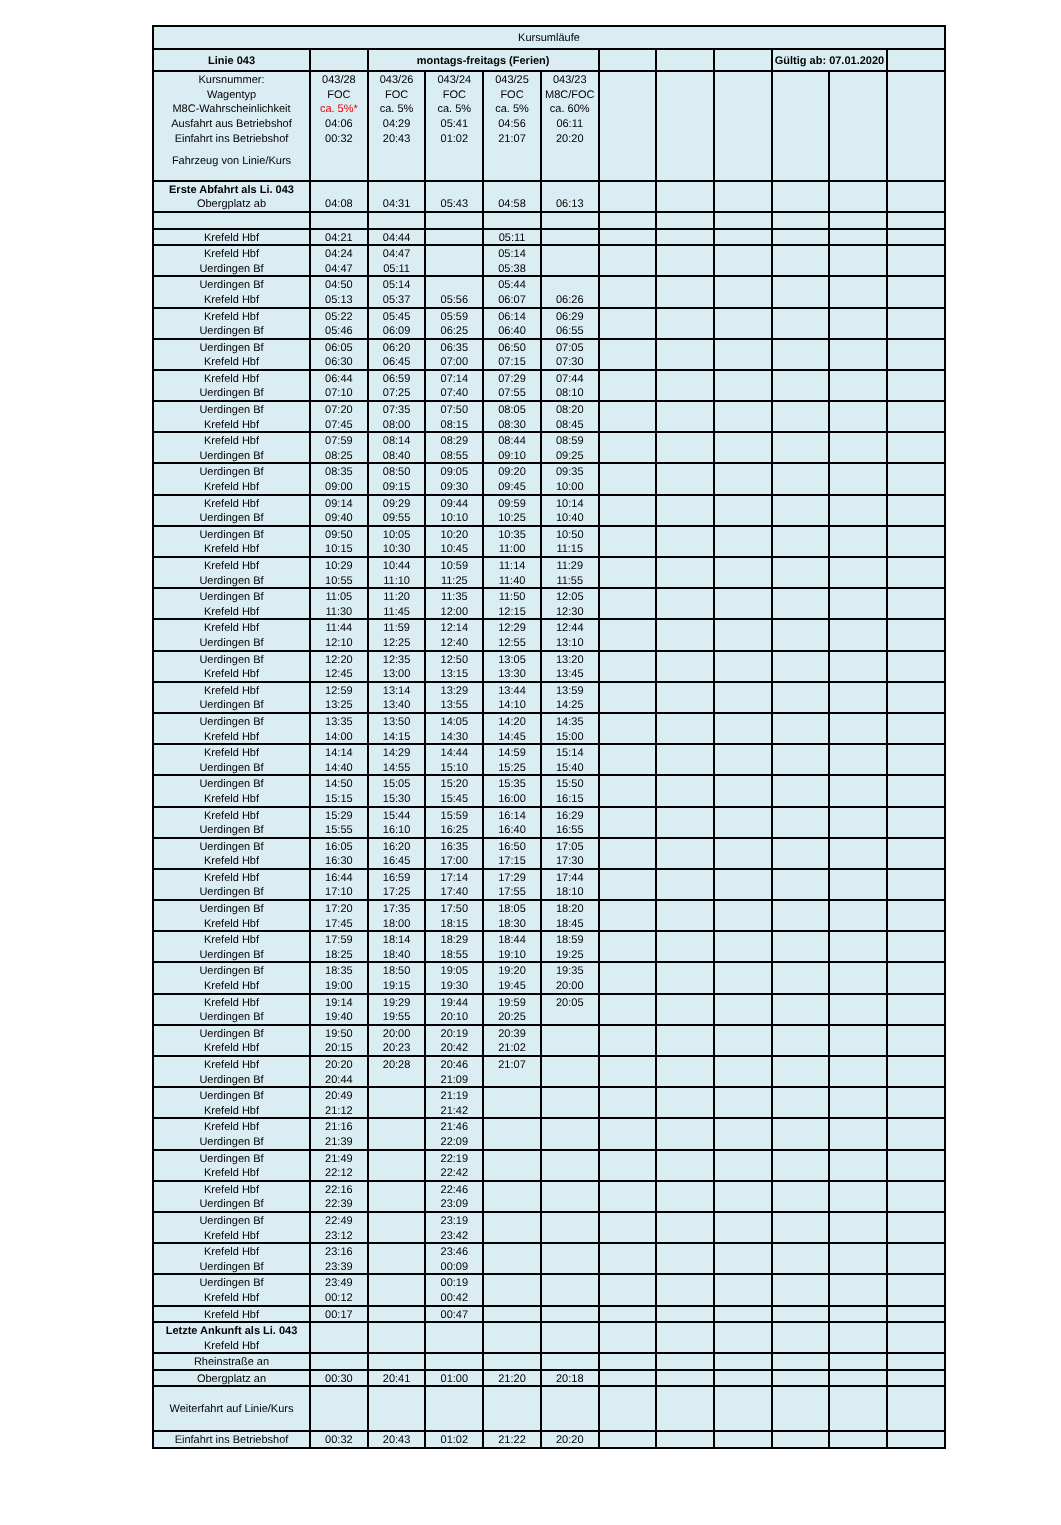| Kursumläufe | | | | | | | | | | | |
| Linie 043 | | montags-freitags (Ferien) | | | | | | | Gültig ab: 07.01.2020 | | |
| Kursnummer: | 043/28 | 043/26 | 043/24 | 043/25 | 043/23 | | | | | | |
| Wagentyp | FOC | FOC | FOC | FOC | M8C/FOC | | | | | | |
| M8C-Wahrscheinlichkeit | ca. 5%* | ca. 5% | ca. 5% | ca. 5% | ca. 60% | | | | | | |
| Ausfahrt aus Betriebshof | 04:06 | 04:29 | 05:41 | 04:56 | 06:11 | | | | | | |
| Einfahrt ins Betriebshof | 00:32 | 20:43 | 01:02 | 21:07 | 20:20 | | | | | | |
| Fahrzeug von Linie/Kurs | | | | | | | | | | | |
| Erste Abfahrt als Li. 043 | | | | | | | | | | | |
| Obergplatz ab | 04:08 | 04:31 | 05:43 | 04:58 | 06:13 | | | | | | |
| Krefeld Hbf | 04:21 | 04:44 | | 05:11 | | | | | | | |
| Krefeld Hbf | 04:24 | 04:47 | | 05:14 | | | | | | | |
| Uerdingen Bf | 04:47 | 05:11 | | 05:38 | | | | | | | |
| Uerdingen Bf | 04:50 | 05:14 | | 05:44 | | | | | | | |
| Krefeld Hbf | 05:13 | 05:37 | 05:56 | 06:07 | 06:26 | | | | | | |
| Krefeld Hbf | 05:22 | 05:45 | 05:59 | 06:14 | 06:29 | | | | | | |
| Uerdingen Bf | 05:46 | 06:09 | 06:25 | 06:40 | 06:55 | | | | | | |
| Uerdingen Bf | 06:05 | 06:20 | 06:35 | 06:50 | 07:05 | | | | | | |
| Krefeld Hbf | 06:30 | 06:45 | 07:00 | 07:15 | 07:30 | | | | | | |
| Krefeld Hbf | 06:44 | 06:59 | 07:14 | 07:29 | 07:44 | | | | | | |
| Uerdingen Bf | 07:10 | 07:25 | 07:40 | 07:55 | 08:10 | | | | | | |
| Uerdingen Bf | 07:20 | 07:35 | 07:50 | 08:05 | 08:20 | | | | | | |
| Krefeld Hbf | 07:45 | 08:00 | 08:15 | 08:30 | 08:45 | | | | | | |
| Krefeld Hbf | 07:59 | 08:14 | 08:29 | 08:44 | 08:59 | | | | | | |
| Uerdingen Bf | 08:25 | 08:40 | 08:55 | 09:10 | 09:25 | | | | | | |
| Uerdingen Bf | 08:35 | 08:50 | 09:05 | 09:20 | 09:35 | | | | | | |
| Krefeld Hbf | 09:00 | 09:15 | 09:30 | 09:45 | 10:00 | | | | | | |
| Krefeld Hbf | 09:14 | 09:29 | 09:44 | 09:59 | 10:14 | | | | | | |
| Uerdingen Bf | 09:40 | 09:55 | 10:10 | 10:25 | 10:40 | | | | | | |
| Uerdingen Bf | 09:50 | 10:05 | 10:20 | 10:35 | 10:50 | | | | | | |
| Krefeld Hbf | 10:15 | 10:30 | 10:45 | 11:00 | 11:15 | | | | | | |
| Krefeld Hbf | 10:29 | 10:44 | 10:59 | 11:14 | 11:29 | | | | | | |
| Uerdingen Bf | 10:55 | 11:10 | 11:25 | 11:40 | 11:55 | | | | | | |
| Uerdingen Bf | 11:05 | 11:20 | 11:35 | 11:50 | 12:05 | | | | | | |
| Krefeld Hbf | 11:30 | 11:45 | 12:00 | 12:15 | 12:30 | | | | | | |
| Krefeld Hbf | 11:44 | 11:59 | 12:14 | 12:29 | 12:44 | | | | | | |
| Uerdingen Bf | 12:10 | 12:25 | 12:40 | 12:55 | 13:10 | | | | | | |
| Uerdingen Bf | 12:20 | 12:35 | 12:50 | 13:05 | 13:20 | | | | | | |
| Krefeld Hbf | 12:45 | 13:00 | 13:15 | 13:30 | 13:45 | | | | | | |
| Krefeld Hbf | 12:59 | 13:14 | 13:29 | 13:44 | 13:59 | | | | | | |
| Uerdingen Bf | 13:25 | 13:40 | 13:55 | 14:10 | 14:25 | | | | | | |
| Uerdingen Bf | 13:35 | 13:50 | 14:05 | 14:20 | 14:35 | | | | | | |
| Krefeld Hbf | 14:00 | 14:15 | 14:30 | 14:45 | 15:00 | | | | | | |
| Krefeld Hbf | 14:14 | 14:29 | 14:44 | 14:59 | 15:14 | | | | | | |
| Uerdingen Bf | 14:40 | 14:55 | 15:10 | 15:25 | 15:40 | | | | | | |
| Uerdingen Bf | 14:50 | 15:05 | 15:20 | 15:35 | 15:50 | | | | | | |
| Krefeld Hbf | 15:15 | 15:30 | 15:45 | 16:00 | 16:15 | | | | | | |
| Krefeld Hbf | 15:29 | 15:44 | 15:59 | 16:14 | 16:29 | | | | | | |
| Uerdingen Bf | 15:55 | 16:10 | 16:25 | 16:40 | 16:55 | | | | | | |
| Uerdingen Bf | 16:05 | 16:20 | 16:35 | 16:50 | 17:05 | | | | | | |
| Krefeld Hbf | 16:30 | 16:45 | 17:00 | 17:15 | 17:30 | | | | | | |
| Krefeld Hbf | 16:44 | 16:59 | 17:14 | 17:29 | 17:44 | | | | | | |
| Uerdingen Bf | 17:10 | 17:25 | 17:40 | 17:55 | 18:10 | | | | | | |
| Uerdingen Bf | 17:20 | 17:35 | 17:50 | 18:05 | 18:20 | | | | | | |
| Krefeld Hbf | 17:45 | 18:00 | 18:15 | 18:30 | 18:45 | | | | | | |
| Krefeld Hbf | 17:59 | 18:14 | 18:29 | 18:44 | 18:59 | | | | | | |
| Uerdingen Bf | 18:25 | 18:40 | 18:55 | 19:10 | 19:25 | | | | | | |
| Uerdingen Bf | 18:35 | 18:50 | 19:05 | 19:20 | 19:35 | | | | | | |
| Krefeld Hbf | 19:00 | 19:15 | 19:30 | 19:45 | 20:00 | | | | | | |
| Krefeld Hbf | 19:14 | 19:29 | 19:44 | 19:59 | 20:05 | | | | | | |
| Uerdingen Bf | 19:40 | 19:55 | 20:10 | 20:25 | | | | | | | |
| Uerdingen Bf | 19:50 | 20:00 | 20:19 | 20:39 | | | | | | | |
| Krefeld Hbf | 20:15 | 20:23 | 20:42 | 21:02 | | | | | | | |
| Krefeld Hbf | 20:20 | 20:28 | 20:46 | 21:07 | | | | | | | |
| Uerdingen Bf | 20:44 | | 21:09 | | | | | | | | |
| Uerdingen Bf | 20:49 | | 21:19 | | | | | | | | |
| Krefeld Hbf | 21:12 | | 21:42 | | | | | | | | |
| Krefeld Hbf | 21:16 | | 21:46 | | | | | | | | |
| Uerdingen Bf | 21:39 | | 22:09 | | | | | | | | |
| Uerdingen Bf | 21:49 | | 22:19 | | | | | | | | |
| Krefeld Hbf | 22:12 | | 22:42 | | | | | | | | |
| Krefeld Hbf | 22:16 | | 22:46 | | | | | | | | |
| Uerdingen Bf | 22:39 | | 23:09 | | | | | | | | |
| Uerdingen Bf | 22:49 | | 23:19 | | | | | | | | |
| Krefeld Hbf | 23:12 | | 23:42 | | | | | | | | |
| Krefeld Hbf | 23:16 | | 23:46 | | | | | | | | |
| Uerdingen Bf | 23:39 | | 00:09 | | | | | | | | |
| Uerdingen Bf | 23:49 | | 00:19 | | | | | | | | |
| Krefeld Hbf | 00:12 | | 00:42 | | | | | | | | |
| Krefeld Hbf | 00:17 | | 00:47 | | | | | | | | |
| Letzte Ankunft als Li. 043 | | | | | | | | | | | |
| Krefeld Hbf | | | | | | | | | | | |
| Rheinstraße an | | | | | | | | | | | |
| Obergplatz an | 00:30 | 20:41 | 01:00 | 21:20 | 20:18 | | | | | | |
| Weiterfahrt auf Linie/Kurs | | | | | | | | | | | |
| Einfahrt ins Betriebshof | 00:32 | 20:43 | 01:02 | 21:22 | 20:20 | | | | | | |